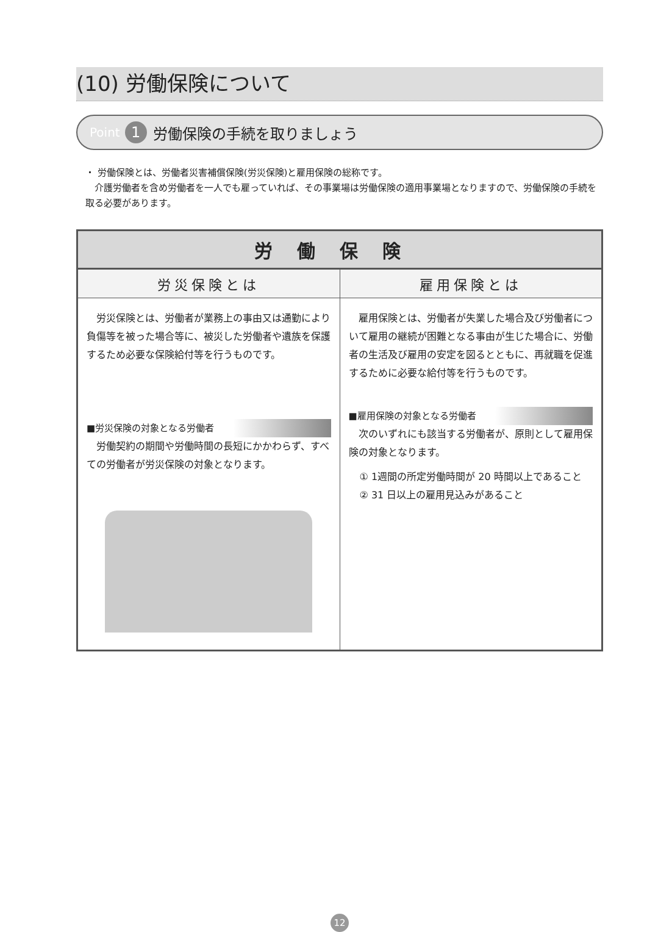(10) 労働保険について
Point 1 労働保険の手続を取りましょう
・ 労働保険とは、労働者災害補償保険(労災保険)と雇用保険の総称です。
　介護労働者を含め労働者を一人でも雇っていれば、その事業場は労働保険の適用事業場となりますので、労働保険の手続を取る必要があります。
| 労働保険 | |
| --- | --- |
| 労災保険とは | 雇用保険とは |
| 労災保険とは、労働者が業務上の事由又は通勤により負傷等を被った場合等に、被災した労働者や遺族を保護するため必要な保険給付等を行うものです。 ■労災保険の対象となる労働者 労働契約の期間や労働時間の長短にかかわらず、すべての労働者が労災保険の対象となります。 | 雇用保険とは、労働者が失業した場合及び労働者について雇用の継続が困難となる事由が生じた場合に、労働者の生活及び雇用の安定を図るとともに、再就職を促進するために必要な給付等を行うものです。 ■雇用保険の対象となる労働者 次のいずれにも該当する労働者が、原則として雇用保険の対象となります。 ① 1週間の所定労働時間が 20 時間以上であること ② 31 日以上の雇用見込みがあること |
12